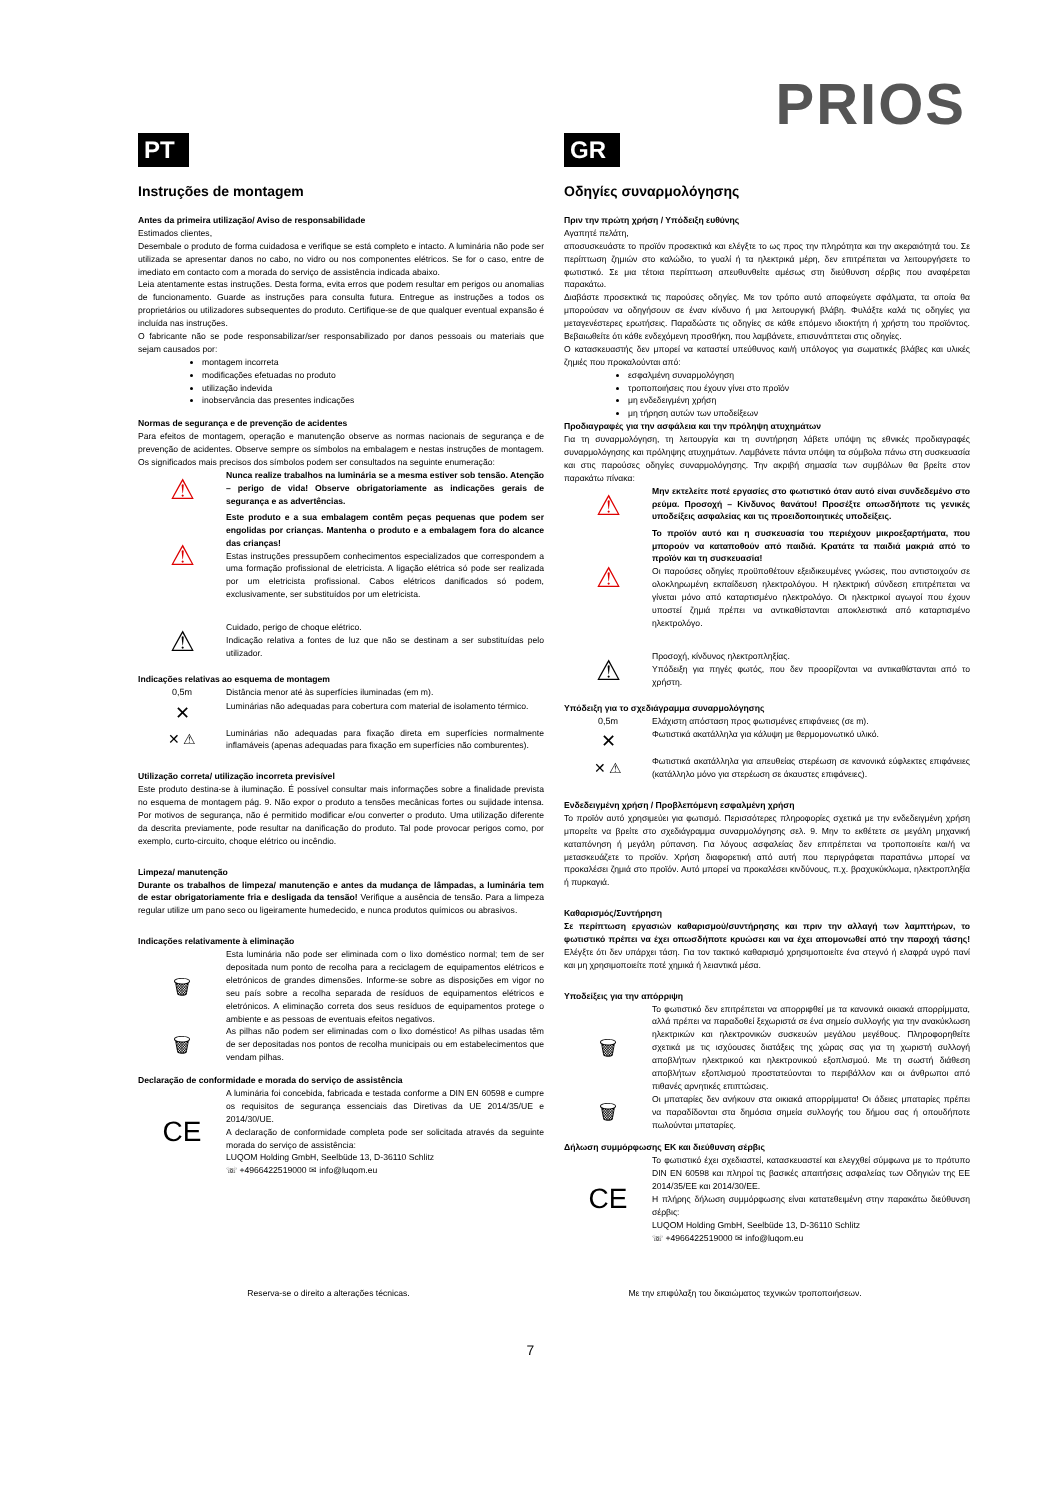PRIOS
PT
Instruções de montagem
Antes da primeira utilização/ Aviso de responsabilidade
Estimados clientes,
Desembale o produto de forma cuidadosa e verifique se está completo e intacto. A luminária não pode ser utilizada se apresentar danos no cabo, no vidro ou nos componentes elétricos. Se for o caso, entre de imediato em contacto com a morada do serviço de assistência indicada abaixo.
Leia atentamente estas instruções. Desta forma, evita erros que podem resultar em perigos ou anomalias de funcionamento. Guarde as instruções para consulta futura. Entregue as instruções a todos os proprietários ou utilizadores subsequentes do produto. Certifique-se de que qualquer eventual expansão é incluída nas instruções.
O fabricante não se pode responsabilizar/ser responsabilizado por danos pessoais ou materiais que sejam causados por:
montagem incorreta
modificações efetuadas no produto
utilização indevida
inobservância das presentes indicações
Normas de segurança e de prevenção de acidentes
Para efeitos de montagem, operação e manutenção observe as normas nacionais de segurança e de prevenção de acidentes. Observe sempre os símbolos na embalagem e nestas instruções de montagem. Os significados mais precisos dos símbolos podem ser consultados na seguinte enumeração:
⚠
Nunca realize trabalhos na luminária se a mesma estiver sob tensão. Atenção – perigo de vida! Observe obrigatoriamente as indicações gerais de segurança e as advertências.
⚠
Este produto e a sua embalagem contêm peças pequenas que podem ser engolidas por crianças. Mantenha o produto e a embalagem fora do alcance das crianças!
Estas instruções pressupõem conhecimentos especializados que correspondem a uma formação profissional de eletricista. A ligação elétrica só pode ser realizada por um eletricista profissional. Cabos elétricos danificados só podem, exclusivamente, ser substituídos por um eletricista.
⚠
Cuidado, perigo de choque elétrico.
Indicação relativa a fontes de luz que não se destinam a ser substituídas pelo utilizador.
Indicações relativas ao esquema de montagem
0,5m Distância menor até às superfícies iluminadas (em m).
✕
Luminárias não adequadas para cobertura com material de isolamento térmico.
✕ ⚠
Luminárias não adequadas para fixação direta em superfícies normalmente inflamáveis (apenas adequadas para fixação em superfícies não comburentes).
Utilização correta/ utilização incorreta previsível
Este produto destina-se à iluminação. É possível consultar mais informações sobre a finalidade prevista no esquema de montagem pág. 9. Não expor o produto a tensões mecânicas fortes ou sujidade intensa. Por motivos de segurança, não é permitido modificar e/ou converter o produto. Uma utilização diferente da descrita previamente, pode resultar na danificação do produto. Tal pode provocar perigos como, por exemplo, curto-circuito, choque elétrico ou incêndio.
Limpeza/ manutenção
Durante os trabalhos de limpeza/ manutenção e antes da mudança de lâmpadas, a luminária tem de estar obrigatoriamente fria e desligada da tensão! Verifique a ausência de tensão. Para a limpeza regular utilize um pano seco ou ligeiramente humedecido, e nunca produtos químicos ou abrasivos.
Indicações relativamente à eliminação
🗑
Esta luminária não pode ser eliminada com o lixo doméstico normal; tem de ser depositada num ponto de recolha para a reciclagem de equipamentos elétricos e eletrónicos de grandes dimensões. Informe-se sobre as disposições em vigor no seu país sobre a recolha separada de resíduos de equipamentos elétricos e eletrónicos. A eliminação correta dos seus resíduos de equipamentos protege o ambiente e as pessoas de eventuais efeitos negativos.
🗑
As pilhas não podem ser eliminadas com o lixo doméstico! As pilhas usadas têm de ser depositadas nos pontos de recolha municipais ou em estabelecimentos que vendam pilhas.
Declaração de conformidade e morada do serviço de assistência
CE
A luminária foi concebida, fabricada e testada conforme a DIN EN 60598 e cumpre os requisitos de segurança essenciais das Diretivas da UE 2014/35/UE e 2014/30/UE.
A declaração de conformidade completa pode ser solicitada através da seguinte morada do serviço de assistência:
LUQOM Holding GmbH, Seelbüde 13, D-36110 Schlitz
☏ +4966422519000 ✉ info@luqom.eu
GR
Οδηγίες συναρμολόγησης
Πριν την πρώτη χρήση / Υπόδειξη ευθύνης
Αγαπητέ πελάτη,
αποσυσκευάστε το προϊόν προσεκτικά και ελέγξτε το ως προς την πληρότητα και την ακεραιότητά του. Σε περίπτωση ζημιών στο καλώδιο, το γυαλί ή τα ηλεκτρικά μέρη, δεν επιτρέπεται να λειτουργήσετε το φωτιστικό. Σε μια τέτοια περίπτωση απευθυνθείτε αμέσως στη διεύθυνση σέρβις που αναφέρεται παρακάτω.
Διαβάστε προσεκτικά τις παρούσες οδηγίες. Με τον τρόπο αυτό αποφεύγετε σφάλματα, τα οποία θα μπορούσαν να οδηγήσουν σε έναν κίνδυνο ή μια λειτουργική βλάβη. Φυλάξτε καλά τις οδηγίες για μεταγενέστερες ερωτήσεις. Παραδώστε τις οδηγίες σε κάθε επόμενο ιδιοκτήτη ή χρήστη του προϊόντος. Βεβαιωθείτε ότι κάθε ενδεχόμενη προσθήκη, που λαμβάνετε, επισυνάπτεται στις οδηγίες.
Ο κατασκευαστής δεν μπορεί να καταστεί υπεύθυνος και/ή υπόλογος για σωματικές βλάβες και υλικές ζημιές που προκαλούνται από:
εσφαλμένη συναρμολόγηση
τροποποιήσεις που έχουν γίνει στο προϊόν
μη ενδεδειγμένη χρήση
μη τήρηση αυτών των υποδείξεων
Προδιαγραφές για την ασφάλεια και την πρόληψη ατυχημάτων
Για τη συναρμολόγηση, τη λειτουργία και τη συντήρηση λάβετε υπόψη τις εθνικές προδιαγραφές συναρμολόγησης και πρόληψης ατυχημάτων. Λαμβάνετε πάντα υπόψη τα σύμβολα πάνω στη συσκευασία και στις παρούσες οδηγίες συναρμολόγησης. Την ακριβή σημασία των συμβόλων θα βρείτε στον παρακάτω πίνακα:
⚠
Μην εκτελείτε ποτέ εργασίες στο φωτιστικό όταν αυτό είναι συνδεδεμένο στο ρεύμα. Προσοχή – Κίνδυνος θανάτου! Προσέξτε οπωσδήποτε τις γενικές υποδείξεις ασφαλείας και τις προειδοποιητικές υποδείξεις.
⚠
Το προϊόν αυτό και η συσκευασία του περιέχουν μικροεξαρτήματα, που μπορούν να καταποθούν από παιδιά. Κρατάτε τα παιδιά μακριά από το προϊόν και τη συσκευασία!
Οι παρούσες οδηγίες προϋποθέτουν εξειδικευμένες γνώσεις, που αντιστοιχούν σε ολοκληρωμένη εκπαίδευση ηλεκτρολόγου. Η ηλεκτρική σύνδεση επιτρέπεται να γίνεται μόνο από καταρτισμένο ηλεκτρολόγο. Οι ηλεκτρικοί αγωγοί που έχουν υποστεί ζημιά πρέπει να αντικαθίστανται αποκλειστικά από καταρτισμένο ηλεκτρολόγο.
⚠
Προσοχή, κίνδυνος ηλεκτροπληξίας.
Υπόδειξη για πηγές φωτός, που δεν προορίζονται να αντικαθίστανται από το χρήστη.
Υπόδειξη για το σχεδιάγραμμα συναρμολόγησης
0,5m Ελάχιστη απόσταση προς φωτισμένες επιφάνειες (σε m).
✕
Φωτιστικά ακατάλληλα για κάλυψη με θερμομονωτικό υλικό.
✕ ⚠
Φωτιστικά ακατάλληλα για απευθείας στερέωση σε κανονικά εύφλεκτες επιφάνειες (κατάλληλο μόνο για στερέωση σε άκαυστες επιφάνειες).
Ενδεδειγμένη χρήση / Προβλεπόμενη εσφαλμένη χρήση
Το προϊόν αυτό χρησιμεύει για φωτισμό. Περισσότερες πληροφορίες σχετικά με την ενδεδειγμένη χρήση μπορείτε να βρείτε στο σχεδιάγραμμα συναρμολόγησης σελ. 9. Μην το εκθέτετε σε μεγάλη μηχανική καταπόνηση ή μεγάλη ρύπανση. Για λόγους ασφαλείας δεν επιτρέπεται να τροποποιείτε και/ή να μετασκευάζετε το προϊόν. Χρήση διαφορετική από αυτή που περιγράφεται παραπάνω μπορεί να προκαλέσει ζημιά στο προϊόν. Αυτό μπορεί να προκαλέσει κινδύνους, π.χ. βραχυκύκλωμα, ηλεκτροπληξία ή πυρκαγιά.
Καθαρισμός/Συντήρηση
Σε περίπτωση εργασιών καθαρισμού/συντήρησης και πριν την αλλαγή των λαμπτήρων, το φωτιστικό πρέπει να έχει οπωσδήποτε κρυώσει και να έχει απομονωθεί από την παροχή τάσης! Ελέγξτε ότι δεν υπάρχει τάση. Για τον τακτικό καθαρισμό χρησιμοποιείτε ένα στεγνό ή ελαφρά υγρό πανί και μη χρησιμοποιείτε ποτέ χημικά ή λειαντικά μέσα.
Υποδείξεις για την απόρριψη
🗑
Το φωτιστικό δεν επιτρέπεται να απορριφθεί με τα κανονικά οικιακά απορρίμματα, αλλά πρέπει να παραδοθεί ξεχωριστά σε ένα σημείο συλλογής για την ανακύκλωση ηλεκτρικών και ηλεκτρονικών συσκευών μεγάλου μεγέθους. Πληροφορηθείτε σχετικά με τις ισχύουσες διατάξεις της χώρας σας για τη χωριστή συλλογή αποβλήτων ηλεκτρικού και ηλεκτρονικού εξοπλισμού. Με τη σωστή διάθεση αποβλήτων εξοπλισμού προστατεύονται το περιβάλλον και οι άνθρωποι από πιθανές αρνητικές επιπτώσεις.
🗑
Οι μπαταρίες δεν ανήκουν στα οικιακά απορρίμματα! Οι άδειες μπαταρίες πρέπει να παραδίδονται στα δημόσια σημεία συλλογής του δήμου σας ή οπουδήποτε πωλούνται μπαταρίες.
Δήλωση συμμόρφωσης ΕΚ και διεύθυνση σέρβις
CE
Το φωτιστικό έχει σχεδιαστεί, κατασκευαστεί και ελεγχθεί σύμφωνα με το πρότυπο DIN EN 60598 και πληροί τις βασικές απαιτήσεις ασφαλείας των Οδηγιών της ΕΕ 2014/35/ΕΕ και 2014/30/ΕΕ.
Η πλήρης δήλωση συμμόρφωσης είναι κατατεθειμένη στην παρακάτω διεύθυνση σέρβις:
LUQOM Holding GmbH, Seelbüde 13, D-36110 Schlitz
☏ +4966422519000 ✉ info@luqom.eu
Reserva-se o direito a alterações técnicas. Με την επιφύλαξη του δικαιώματος τεχνικών τροποποιήσεων.
7